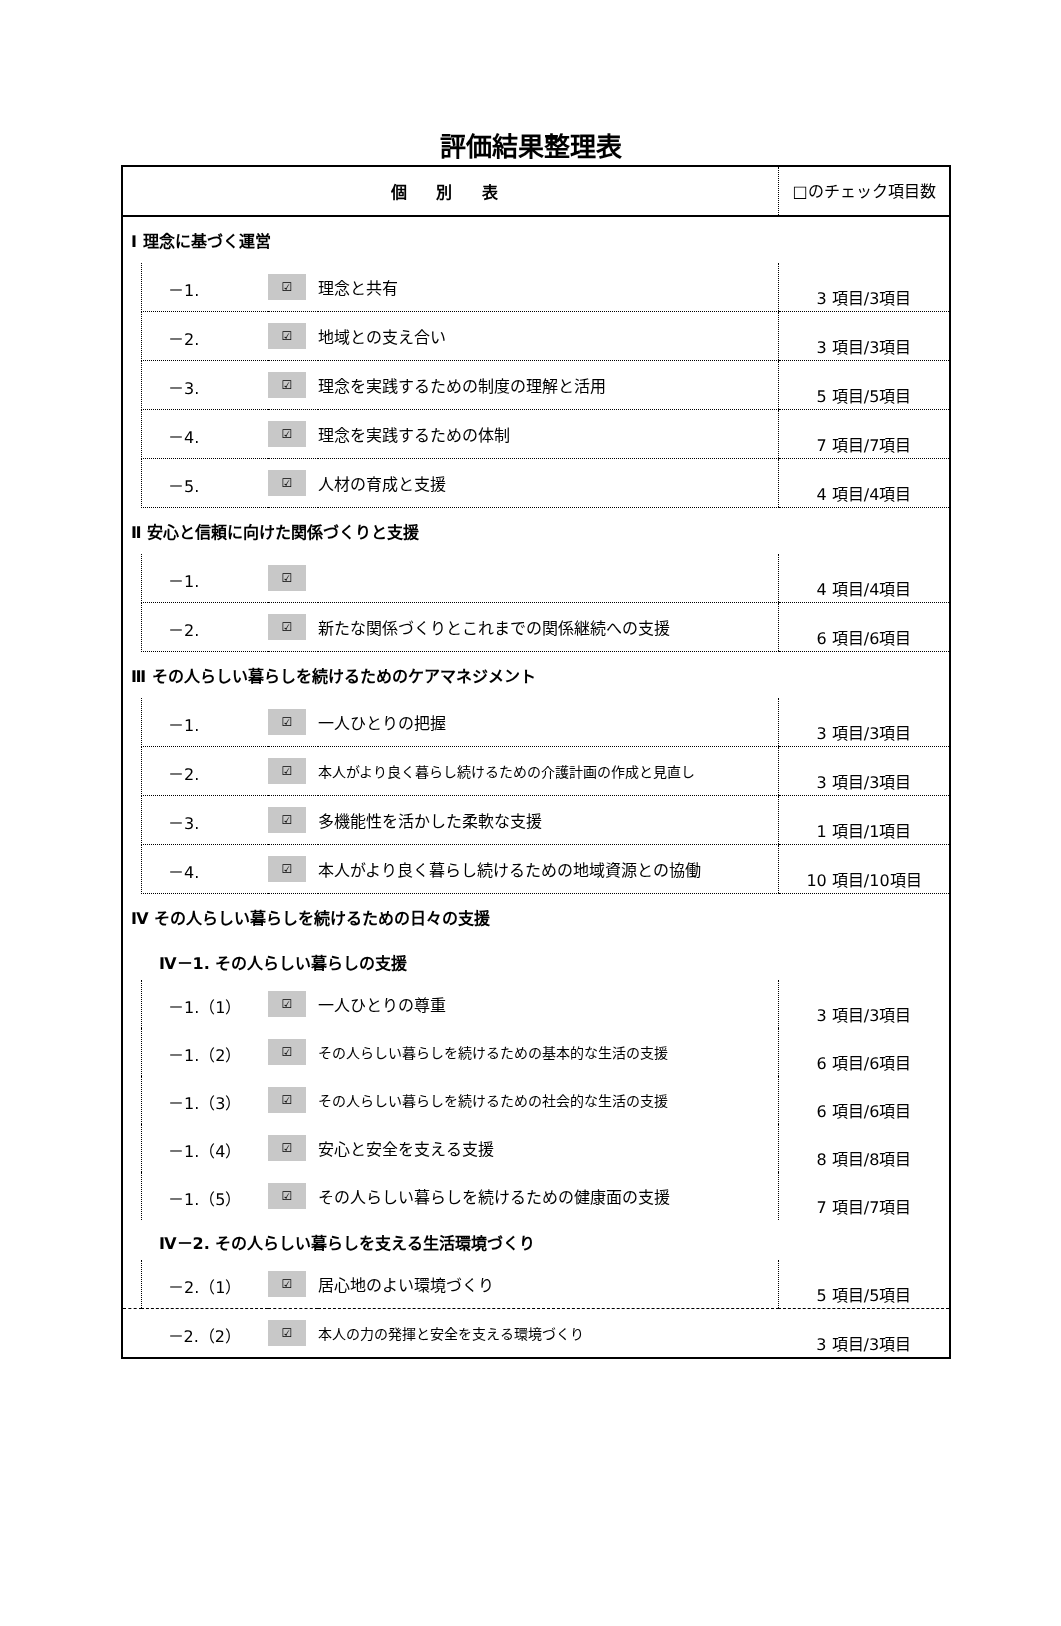評価結果整理表
| 個 別 表 | | | | □のチェック項目数 |
| Ⅰ 理念に基づく運営 | | | | |
| | －1. | ☑ | 理念と共有 | 3 項目/3項目 |
| | －2. | ☑ | 地域との支え合い | 3 項目/3項目 |
| | －3. | ☑ | 理念を実践するための制度の理解と活用 | 5 項目/5項目 |
| | －4. | ☑ | 理念を実践するための体制 | 7 項目/7項目 |
| | －5. | ☑ | 人材の育成と支援 | 4 項目/4項目 |
| Ⅱ 安心と信頼に向けた関係づくりと支援 | | | | |
| | －1. | ☑ | | 4 項目/4項目 |
| | －2. | ☑ | 新たな関係づくりとこれまでの関係継続への支援 | 6 項目/6項目 |
| Ⅲ その人らしい暮らしを続けるためのケアマネジメント | | | | |
| | －1. | ☑ | 一人ひとりの把握 | 3 項目/3項目 |
| | －2. | ☑ | 本人がより良く暮らし続けるための介護計画の作成と見直し | 3 項目/3項目 |
| | －3. | ☑ | 多機能性を活かした柔軟な支援 | 1 項目/1項目 |
| | －4. | ☑ | 本人がより良く暮らし続けるための地域資源との協働 | 10 項目/10項目 |
| Ⅳ その人らしい暮らしを続けるための日々の支援 | | | | |
| Ⅳ－1. その人らしい暮らしの支援 | | | | |
| | －1.（1） | ☑ | 一人ひとりの尊重 | 3 項目/3項目 |
| | －1.（2） | ☑ | その人らしい暮らしを続けるための基本的な生活の支援 | 6 項目/6項目 |
| | －1.（3） | ☑ | その人らしい暮らしを続けるための社会的な生活の支援 | 6 項目/6項目 |
| | －1.（4） | ☑ | 安心と安全を支える支援 | 8 項目/8項目 |
| | －1.（5） | ☑ | その人らしい暮らしを続けるための健康面の支援 | 7 項目/7項目 |
| Ⅳ－2. その人らしい暮らしを支える生活環境づくり | | | | |
| | －2.（1） | ☑ | 居心地のよい環境づくり | 5 項目/5項目 |
| | －2.（2） | ☑ | 本人の力の発揮と安全を支える環境づくり | 3 項目/3項目 |